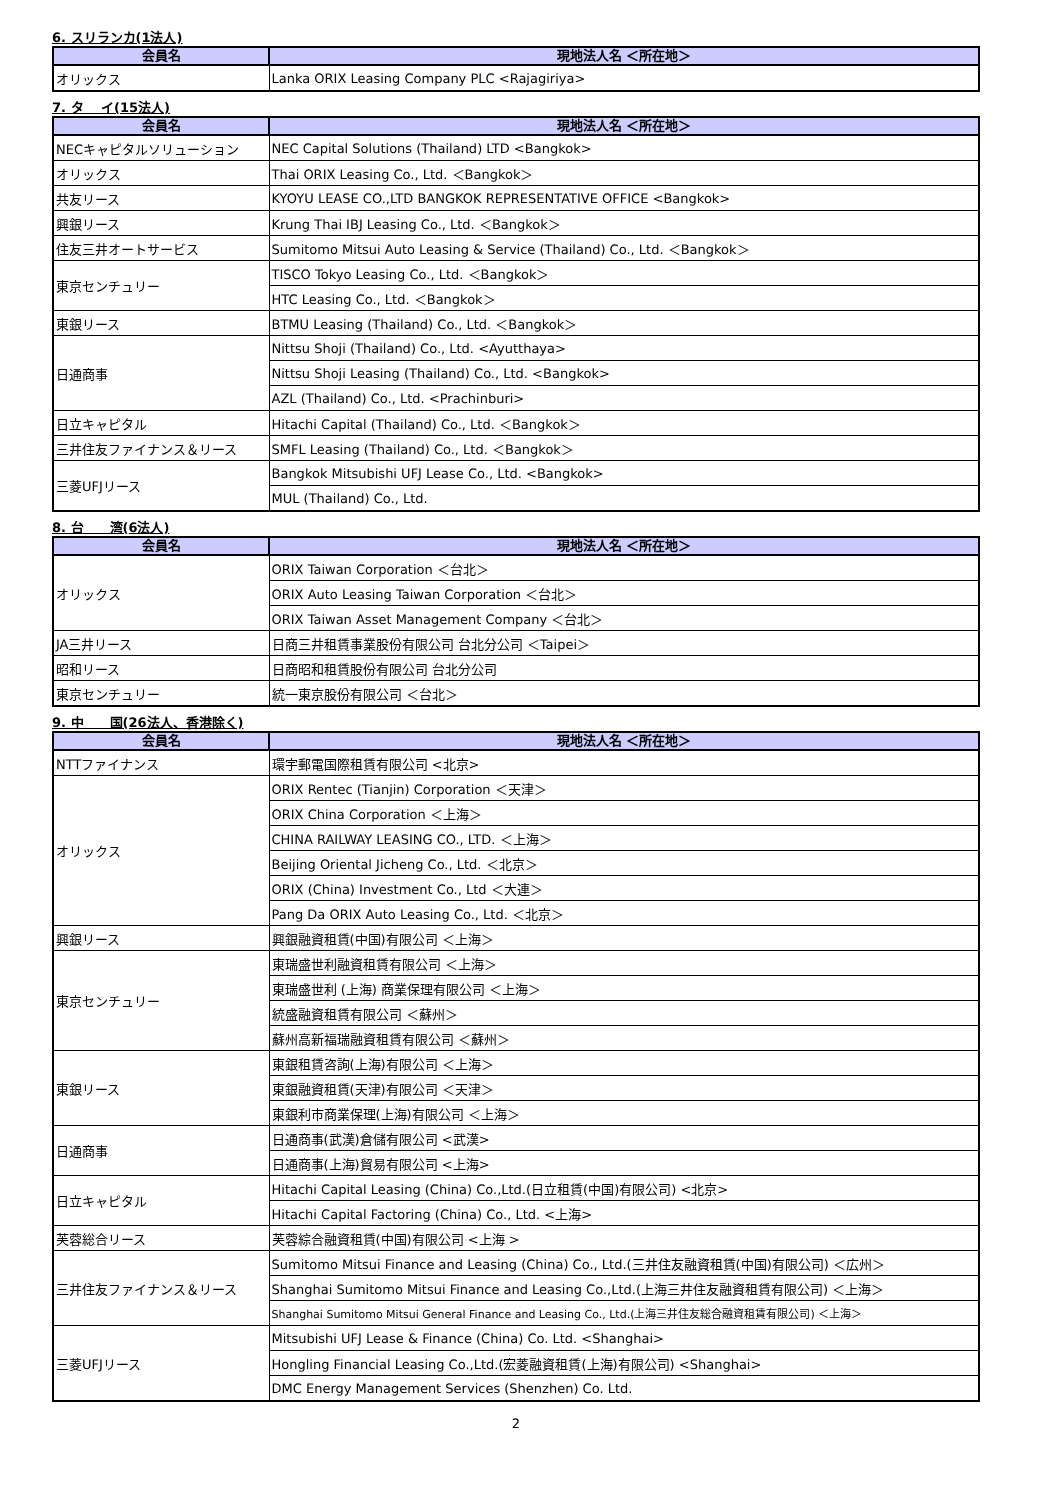6. スリランカ(1法人)
| 会員名 | 現地法人名 ＜所在地＞ |
| --- | --- |
| オリックス | Lanka ORIX Leasing Company PLC <Rajagiriya> |
7. タ　 イ(15法人)
| 会員名 | 現地法人名 ＜所在地＞ |
| --- | --- |
| NECキャピタルソリューション | NEC Capital Solutions (Thailand) LTD <Bangkok> |
| オリックス | Thai ORIX Leasing Co., Ltd. ＜Bangkok＞ |
| 共友リース | KYOYU LEASE CO.,LTD BANGKOK REPRESENTATIVE OFFICE <Bangkok> |
| 興銀リース | Krung Thai IBJ Leasing Co., Ltd. ＜Bangkok＞ |
| 住友三井オートサービス | Sumitomo Mitsui Auto Leasing & Service (Thailand) Co., Ltd. ＜Bangkok＞ |
| 東京センチュリー | TISCO Tokyo Leasing Co., Ltd. ＜Bangkok＞ |
| | HTC Leasing Co., Ltd. ＜Bangkok＞ |
| 東銀リース | BTMU Leasing (Thailand) Co., Ltd. ＜Bangkok＞ |
| 日通商事 | Nittsu Shoji (Thailand) Co., Ltd. <Ayutthaya> |
| | Nittsu Shoji Leasing (Thailand) Co., Ltd. <Bangkok> |
| | AZL (Thailand) Co., Ltd. <Prachinburi> |
| 日立キャピタル | Hitachi Capital (Thailand) Co., Ltd. ＜Bangkok＞ |
| 三井住友ファイナンス＆リース | SMFL Leasing (Thailand) Co., Ltd. ＜Bangkok＞ |
| 三菱UFJリース | Bangkok Mitsubishi UFJ Lease Co., Ltd. <Bangkok> |
| | MUL (Thailand) Co., Ltd. |
8. 台　　湾(6法人)
| 会員名 | 現地法人名 ＜所在地＞ |
| --- | --- |
| オリックス | ORIX Taiwan Corporation ＜台北＞ |
| | ORIX Auto Leasing Taiwan Corporation ＜台北＞ |
| | ORIX Taiwan Asset Management Company ＜台北＞ |
| JA三井リース | 日商三井租賃事業股份有限公司 台北分公司 ＜Taipei＞ |
| 昭和リース | 日商昭和租賃股份有限公司 台北分公司 |
| 東京センチュリー | 統一東京股份有限公司 ＜台北＞ |
9. 中　　国(26法人、香港除く)
| 会員名 | 現地法人名 ＜所在地＞ |
| --- | --- |
| NTTファイナンス | 環宇郵電国際租賃有限公司 <北京> |
| オリックス | ORIX Rentec (Tianjin) Corporation ＜天津＞ |
| | ORIX China Corporation ＜上海＞ |
| | CHINA RAILWAY LEASING CO., LTD. ＜上海＞ |
| | Beijing Oriental Jicheng Co., Ltd. ＜北京＞ |
| | ORIX (China) Investment Co., Ltd ＜大連＞ |
| | Pang Da ORIX Auto Leasing Co., Ltd. ＜北京＞ |
| 興銀リース | 興銀融資租賃(中国)有限公司 ＜上海＞ |
| 東京センチュリー | 東瑞盛世利融資租賃有限公司 ＜上海＞ |
| | 東瑞盛世利 (上海) 商業保理有限公司 ＜上海＞ |
| | 統盛融資租賃有限公司 ＜蘇州＞ |
| | 蘇州高新福瑞融資租賃有限公司 ＜蘇州＞ |
| 東銀リース | 東銀租賃咨詢(上海)有限公司 ＜上海＞ |
| | 東銀融資租賃(天津)有限公司 ＜天津＞ |
| | 東銀利市商業保理(上海)有限公司 ＜上海＞ |
| 日通商事 | 日通商事(武漢)倉儲有限公司 <武漢> |
| | 日通商事(上海)貿易有限公司 <上海> |
| 日立キャピタル | Hitachi Capital Leasing (China) Co.,Ltd.(日立租賃(中国)有限公司) <北京> |
| | Hitachi Capital Factoring (China) Co., Ltd. <上海> |
| 芙蓉総合リース | 芙蓉綜合融資租賃(中国)有限公司 <上海 > |
| 三井住友ファイナンス＆リース | Sumitomo Mitsui Finance and Leasing (China) Co., Ltd.(三井住友融資租賃(中国)有限公司) ＜広州＞ |
| | Shanghai Sumitomo Mitsui Finance and Leasing Co.,Ltd.(上海三井住友融資租賃有限公司) ＜上海＞ |
| | Shanghai Sumitomo Mitsui General Finance and Leasing Co., Ltd.(上海三井住友総合融資租賃有限公司) ＜上海＞ |
| 三菱UFJリース | Mitsubishi UFJ Lease & Finance (China) Co. Ltd. <Shanghai> |
| | Hongling Financial Leasing Co.,Ltd.(宏菱融資租賃(上海)有限公司) <Shanghai> |
| | DMC Energy Management Services (Shenzhen) Co. Ltd. |
2